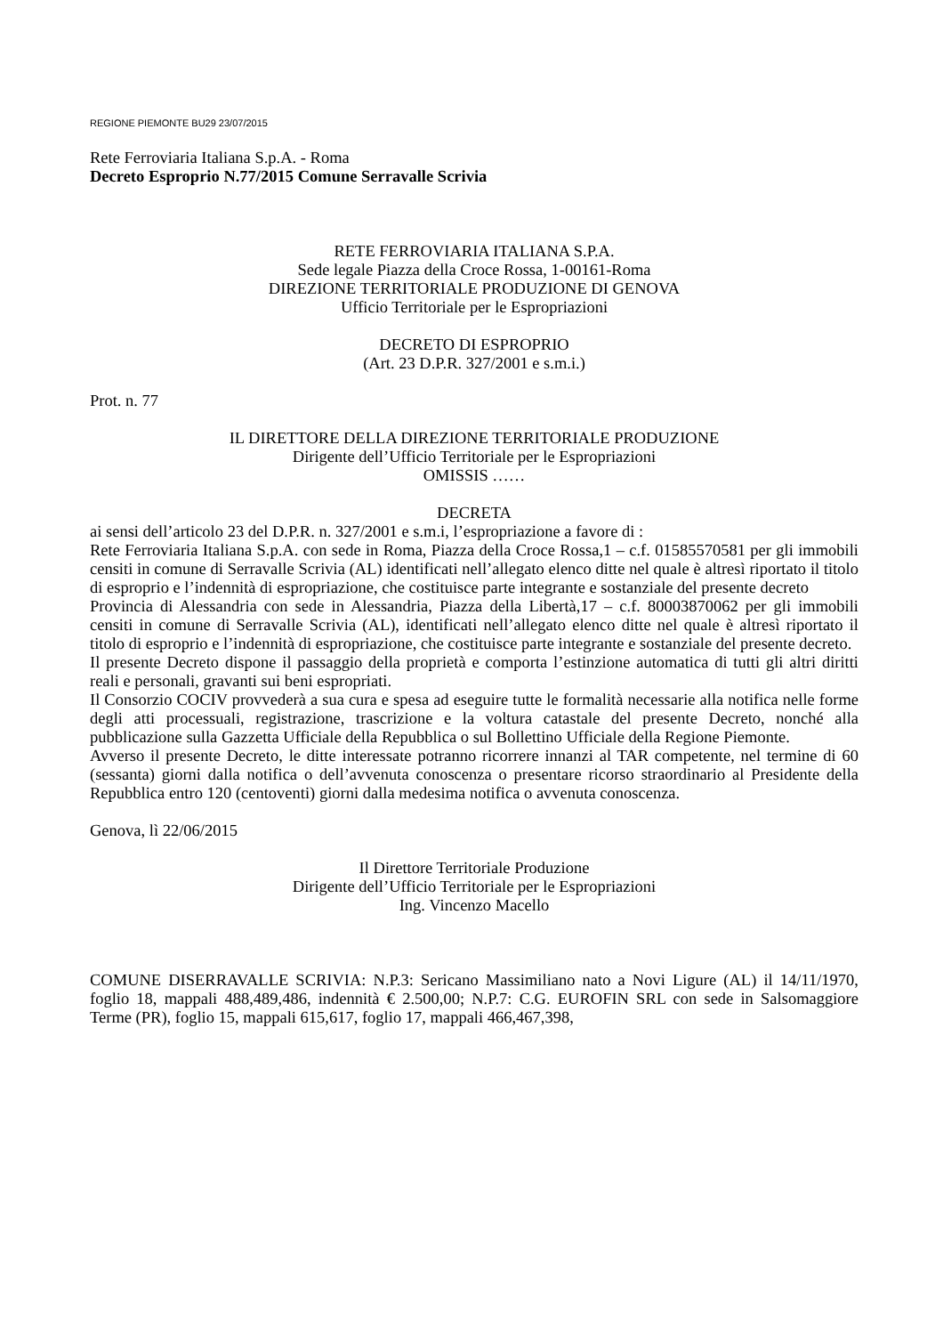REGIONE PIEMONTE BU29 23/07/2015
Rete Ferroviaria Italiana S.p.A. - Roma
Decreto Esproprio N.77/2015 Comune Serravalle Scrivia
RETE FERROVIARIA ITALIANA S.P.A.
Sede legale Piazza della Croce Rossa, 1-00161-Roma
DIREZIONE TERRITORIALE PRODUZIONE DI GENOVA
Ufficio Territoriale per le Espropriazioni
DECRETO DI ESPROPRIO
(Art. 23 D.P.R. 327/2001 e s.m.i.)
Prot. n. 77
IL DIRETTORE DELLA DIREZIONE TERRITORIALE PRODUZIONE
Dirigente dell’Ufficio Territoriale per le Espropriazioni
OMISSIS ……
DECRETA
ai sensi dell’articolo 23 del D.P.R. n. 327/2001 e s.m.i, l’espropriazione a favore di :
Rete Ferroviaria Italiana S.p.A. con sede in Roma, Piazza della Croce Rossa,1 – c.f. 01585570581 per gli immobili censiti in comune di Serravalle Scrivia (AL) identificati nell’allegato elenco ditte nel quale è altresì riportato il titolo di esproprio e l’indennità di espropriazione, che costituisce parte integrante e sostanziale del presente decreto
Provincia di Alessandria con sede in Alessandria, Piazza della Libertà,17 – c.f. 80003870062 per gli immobili censiti in comune di Serravalle Scrivia (AL), identificati nell’allegato elenco ditte nel quale è altresì riportato il titolo di esproprio e l’indennità di espropriazione, che costituisce parte integrante e sostanziale del presente decreto.
Il presente Decreto dispone il passaggio della proprietà e comporta l’estinzione automatica di tutti gli altri diritti reali e personali, gravanti sui beni espropriati.
Il Consorzio COCIV provvederà a sua cura e spesa ad eseguire tutte le formalità necessarie alla notifica nelle forme degli atti processuali, registrazione, trascrizione e la voltura catastale del presente Decreto, nonché alla pubblicazione sulla Gazzetta Ufficiale della Repubblica o sul Bollettino Ufficiale della Regione Piemonte.
Avverso il presente Decreto, le ditte interessate potranno ricorrere innanzi al TAR competente, nel termine di 60 (sessanta) giorni dalla notifica o dell’avvenuta conoscenza o presentare ricorso straordinario al Presidente della Repubblica entro 120 (centoventi) giorni dalla medesima notifica o avvenuta conoscenza.
Genova, lì 22/06/2015
Il Direttore Territoriale Produzione
Dirigente dell’Ufficio Territoriale per le Espropriazioni
Ing. Vincenzo Macello
COMUNE DISERRAVALLE SCRIVIA: N.P.3: Sericano Massimiliano nato a Novi Ligure (AL) il 14/11/1970, foglio 18, mappali 488,489,486, indennità € 2.500,00; N.P.7: C.G. EUROFIN SRL con sede in Salsomaggiore Terme (PR), foglio 15, mappali 615,617, foglio 17, mappali 466,467,398,